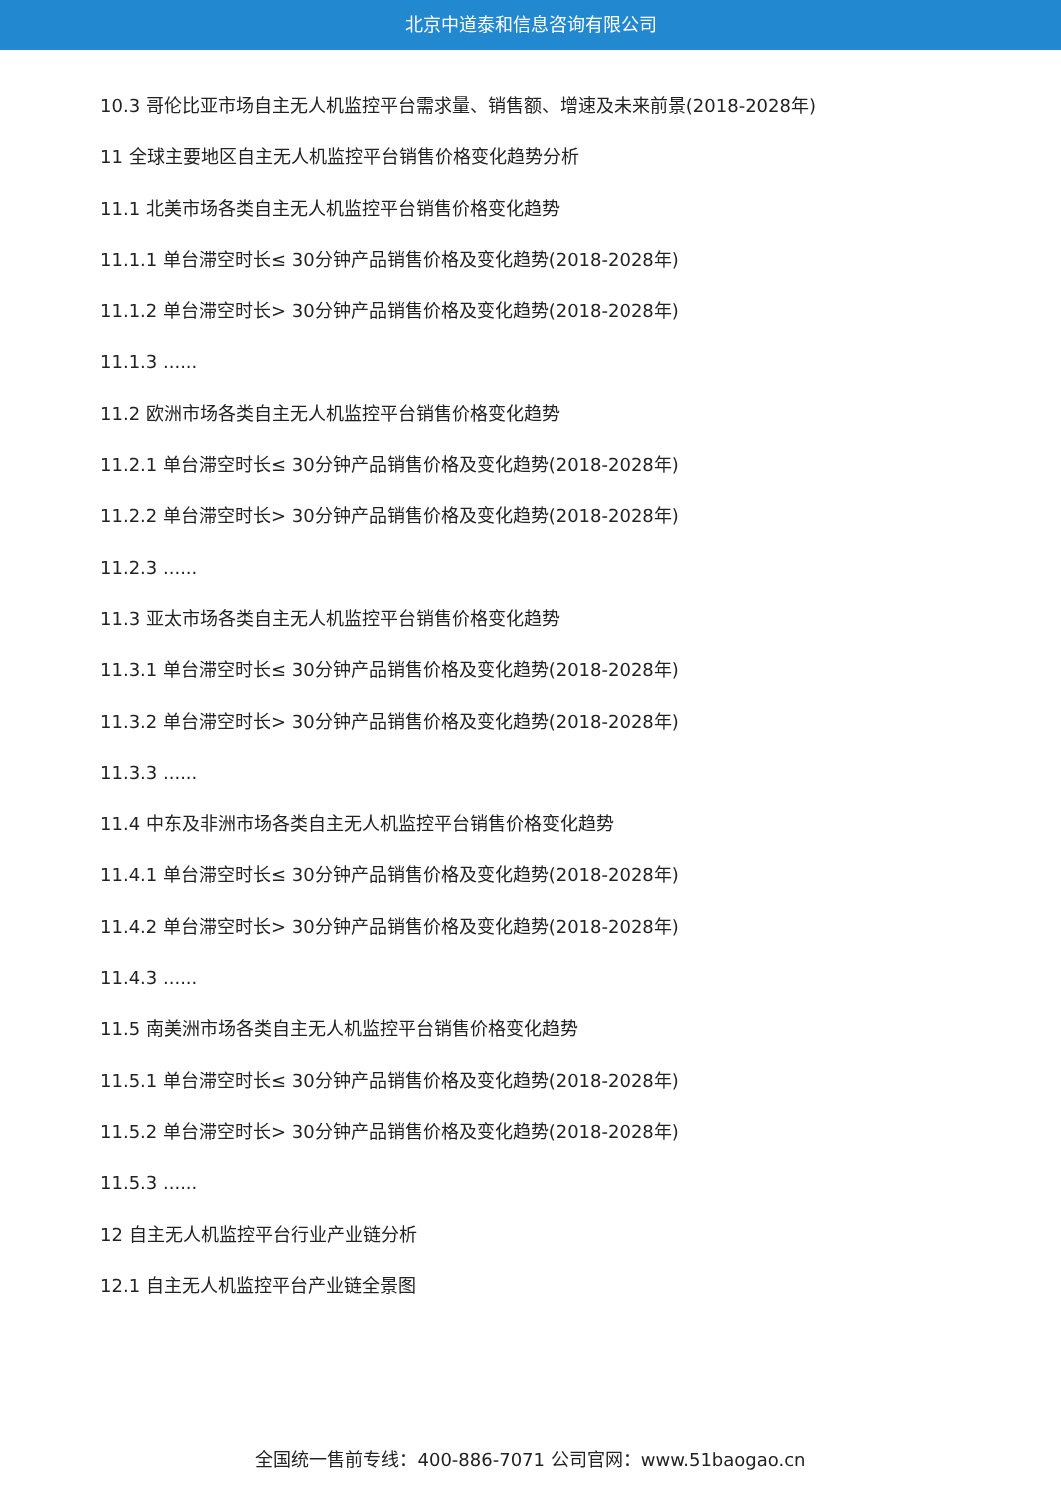北京中道泰和信息咨询有限公司
10.3 哥伦比亚市场自主无人机监控平台需求量、销售额、增速及未来前景(2018-2028年)
11 全球主要地区自主无人机监控平台销售价格变化趋势分析
11.1 北美市场各类自主无人机监控平台销售价格变化趋势
11.1.1 单台滞空时长≤ 30分钟产品销售价格及变化趋势(2018-2028年)
11.1.2 单台滞空时长> 30分钟产品销售价格及变化趋势(2018-2028年)
11.1.3 ......
11.2 欧洲市场各类自主无人机监控平台销售价格变化趋势
11.2.1 单台滞空时长≤ 30分钟产品销售价格及变化趋势(2018-2028年)
11.2.2 单台滞空时长> 30分钟产品销售价格及变化趋势(2018-2028年)
11.2.3 ......
11.3 亚太市场各类自主无人机监控平台销售价格变化趋势
11.3.1 单台滞空时长≤ 30分钟产品销售价格及变化趋势(2018-2028年)
11.3.2 单台滞空时长> 30分钟产品销售价格及变化趋势(2018-2028年)
11.3.3 ......
11.4 中东及非洲市场各类自主无人机监控平台销售价格变化趋势
11.4.1 单台滞空时长≤ 30分钟产品销售价格及变化趋势(2018-2028年)
11.4.2 单台滞空时长> 30分钟产品销售价格及变化趋势(2018-2028年)
11.4.3 ......
11.5 南美洲市场各类自主无人机监控平台销售价格变化趋势
11.5.1 单台滞空时长≤ 30分钟产品销售价格及变化趋势(2018-2028年)
11.5.2 单台滞空时长> 30分钟产品销售价格及变化趋势(2018-2028年)
11.5.3 ......
12 自主无人机监控平台行业产业链分析
12.1 自主无人机监控平台产业链全景图
全国统一售前专线：400-886-7071 公司官网：www.51baogao.cn